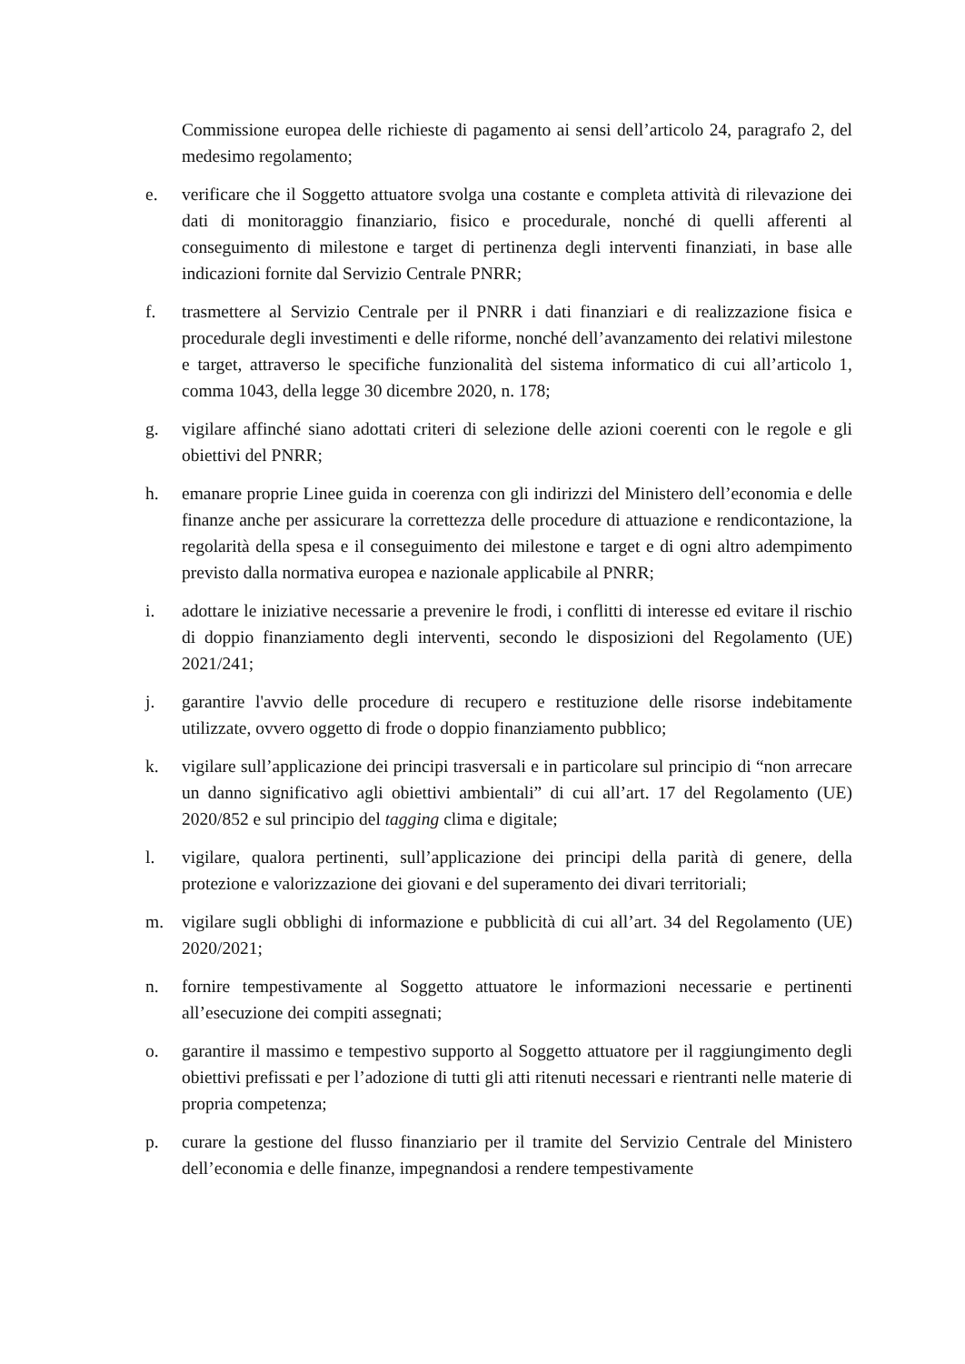Commissione europea delle richieste di pagamento ai sensi dell’articolo 24, paragrafo 2, del medesimo regolamento;
e. verificare che il Soggetto attuatore svolga una costante e completa attività di rilevazione dei dati di monitoraggio finanziario, fisico e procedurale, nonché di quelli afferenti al conseguimento di milestone e target di pertinenza degli interventi finanziati, in base alle indicazioni fornite dal Servizio Centrale PNRR;
f. trasmettere al Servizio Centrale per il PNRR i dati finanziari e di realizzazione fisica e procedurale degli investimenti e delle riforme, nonché dell’avanzamento dei relativi milestone e target, attraverso le specifiche funzionalità del sistema informatico di cui all’articolo 1, comma 1043, della legge 30 dicembre 2020, n. 178;
g. vigilare affinché siano adottati criteri di selezione delle azioni coerenti con le regole e gli obiettivi del PNRR;
h. emanare proprie Linee guida in coerenza con gli indirizzi del Ministero dell’economia e delle finanze anche per assicurare la correttezza delle procedure di attuazione e rendicontazione, la regolarità della spesa e il conseguimento dei milestone e target e di ogni altro adempimento previsto dalla normativa europea e nazionale applicabile al PNRR;
i. adottare le iniziative necessarie a prevenire le frodi, i conflitti di interesse ed evitare il rischio di doppio finanziamento degli interventi, secondo le disposizioni del Regolamento (UE) 2021/241;
j. garantire l'avvio delle procedure di recupero e restituzione delle risorse indebitamente utilizzate, ovvero oggetto di frode o doppio finanziamento pubblico;
k. vigilare sull’applicazione dei principi trasversali e in particolare sul principio di “non arrecare un danno significativo agli obiettivi ambientali” di cui all’art. 17 del Regolamento (UE) 2020/852 e sul principio del tagging clima e digitale;
l. vigilare, qualora pertinenti, sull’applicazione dei principi della parità di genere, della protezione e valorizzazione dei giovani e del superamento dei divari territoriali;
m. vigilare sugli obblighi di informazione e pubblicità di cui all’art. 34 del Regolamento (UE) 2020/2021;
n. fornire tempestivamente al Soggetto attuatore le informazioni necessarie e pertinenti all’esecuzione dei compiti assegnati;
o. garantire il massimo e tempestivo supporto al Soggetto attuatore per il raggiungimento degli obiettivi prefissati e per l’adozione di tutti gli atti ritenuti necessari e rientranti nelle materie di propria competenza;
p. curare la gestione del flusso finanziario per il tramite del Servizio Centrale del Ministero dell’economia e delle finanze, impegnandosi a rendere tempestivamente